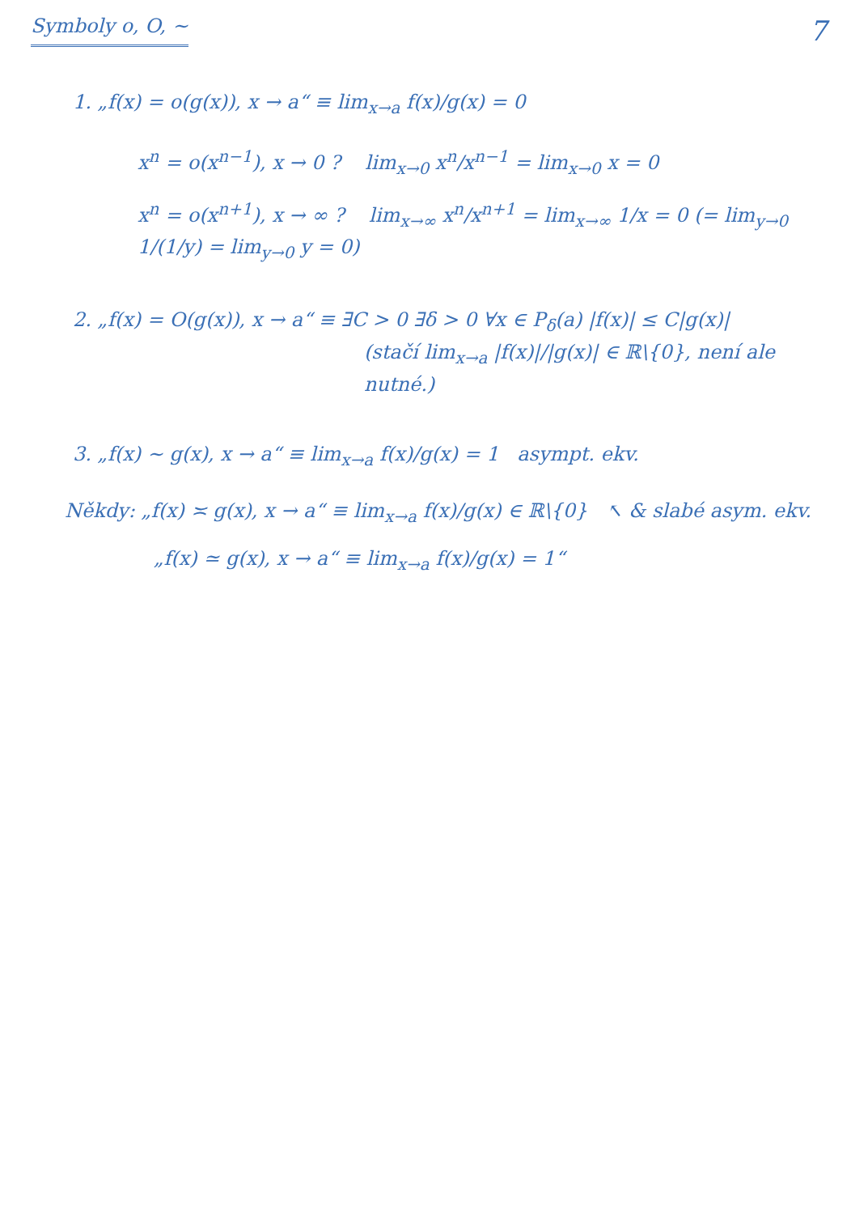Symboly o, O, ∼ 7
1. „f(x) = o(g(x)), x → a“ ≡ lim<sub>x→a</sub> f(x)/g(x) = 0
x<sup>n</sup> = o(x<sup>n−1</sup>), x → 0 ? lim<sub>x→0</sub> x<sup>n</sup>/x<sup>n−1</sup> = lim<sub>x→0</sub> x = 0
x<sup>n</sup> = o(x<sup>n+1</sup>), x → ∞ ? lim<sub>x→∞</sub> x<sup>n</sup>/x<sup>n+1</sup> = lim<sub>x→∞</sub> 1/x = 0 (= lim<sub>y→0</sub> 1/(1/y) = lim<sub>y→0</sub> y = 0)
2. „f(x) = O(g(x)), x → a“ ≡ ∃C > 0 ∃δ > 0 ∀x ∈ P<sub>δ</sub>(a) |f(x)| ≤ C|g(x)|
(stačí lim<sub>x→a</sub> |f(x)|/|g(x)| ∈ ℝ\{0}, není ale nutné.)
3. „f(x) ∼ g(x), x → a“ ≡ lim<sub>x→a</sub> f(x)/g(x) = 1 asympt. ekv.
Někdy: „f(x) ≍ g(x), x → a“ ≡ lim<sub>x→a</sub> f(x)/g(x) ∈ ℝ\{0} ↖ & slabé asym. ekv.
„f(x) ≃ g(x), x → a“ ≡ lim<sub>x→a</sub> f(x)/g(x) = 1“